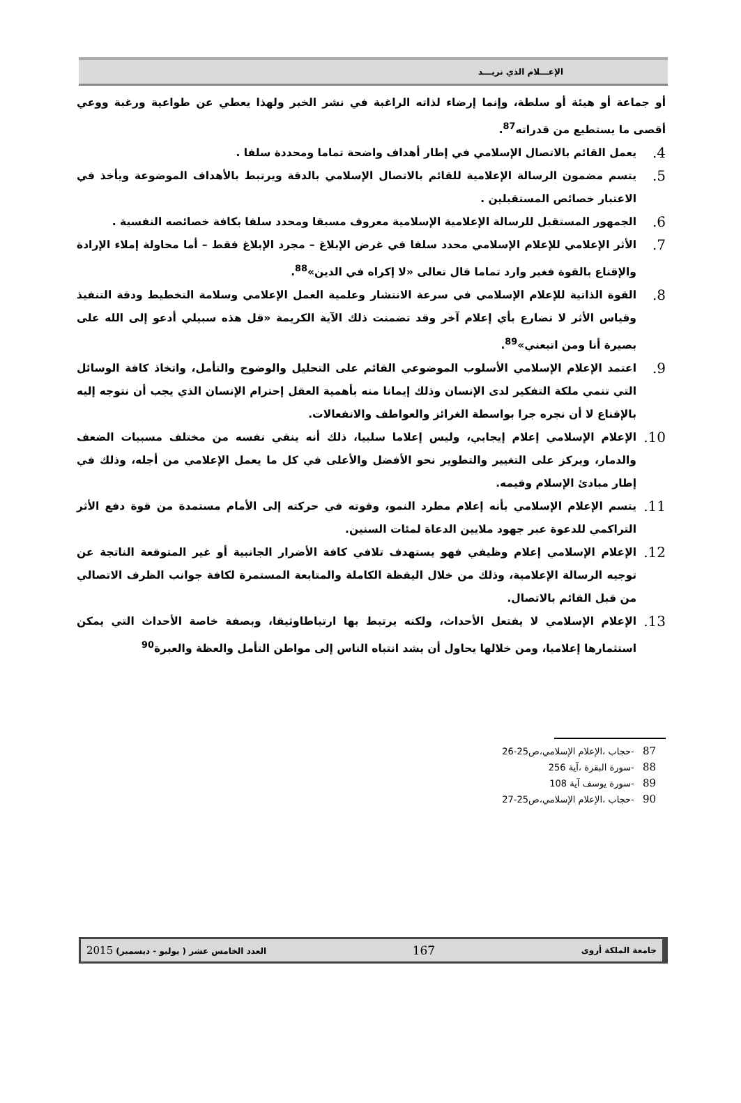الإعـــلام الذي نريـــد
أو جماعة أو هيئة أو سلطة، وإنما إرضاء لذاته الراغبة في نشر الخبر ولهذا يعطي عن طواعية ورغبة ووعي أقصى ما يستطيع من قدراته<sup>87</sup>.
4.
يعمل القائم بالاتصال الإسلامي في إطار أهداف واضحة تماما ومحددة سلفا .
5.
يتسم مضمون الرسالة الإعلامية للقائم بالاتصال الإسلامي بالدقة ويرتبط بالأهداف الموضوعة ويأخذ في الاعتبار خصائص المستقبلين .
6.
الجمهور المستقبل للرسالة الإعلامية الإسلامية معروف مسبقا ومحدد سلفا بكافة خصائصه النفسية .
7.
الأثر الإعلامي للإعلام الإسلامي محدد سلفا في غرض الإبلاغ – مجرد الإبلاغ فقط – أما محاولة إملاء الإرادة والإقناع بالقوة فغير وارد تماما قال تعالى «لا إكراه في الدين»<sup>88</sup>.
8.
القوة الذاتية للإعلام الإسلامي في سرعة الانتشار وعلمية العمل الإعلامي وسلامة التخطيط ودقة التنفيذ وقياس الأثر لا تضارع بأي إعلام آخر وقد تضمنت ذلك الآية الكريمة «قل هذه سبيلي أدعو إلى الله على بصيرة أنا ومن اتبعني»<sup>89</sup>.
9.
اعتمد الإعلام الإسلامي الأسلوب الموضوعي القائم على التحليل والوضوح والتأمل، واتخاذ كافة الوسائل التي تنمي ملكة التفكير لدى الإنسان وذلك إيمانا منه بأهمية العقل إحترام الإنسان الذي يجب أن نتوجه إليه بالإقناع لا أن نجره جرا بواسطة الغرائز والعواطف والانفعالات.
10.
الإعلام الإسلامي إعلام إيجابي، وليس إعلاما سلبيا، ذلك أنه ينقي نفسه من مختلف مسببات الضعف والدمار، ويركز على التغيير والتطوير نحو الأفضل والأعلى في كل ما يعمل الإعلامي من أجله، وذلك في إطار مبادئ الإسلام وقيمه.
11.
يتسم الإعلام الإسلامي بأنه إعلام مطرد النمو، وقوته في حركته إلى الأمام مستمدة من قوة دفع الأثر التراكمي للدعوة عبر جهود ملايين الدعاة لمئات السنين.
12.
الإعلام الإسلامي إعلام وظيفي فهو يستهدف تلافي كافة الأضرار الجانبية أو غير المتوقعة الناتجة عن توجيه الرسالة الإعلامية، وذلك من خلال اليقظة الكاملة والمتابعة المستمرة لكافة جوانب الظرف الاتصالي من قبل القائم بالاتصال.
13.
الإعلام الإسلامي لا يفتعل الأحداث، ولكنه يرتبط بها ارتباطاوثيقا، وبصفة خاصة الأحداث التي يمكن استثمارها إعلاميا، ومن خلالها يحاول أن يشد انتباه الناس إلى مواطن التأمل والعظة والعبرة<sup>90</sup>
87 -حجاب ،الإعلام الإسلامي،ص25-26
88 -سورة البقرة ،آية 256
89 -سورة يوسف آية 108
90 -حجاب ،الإعلام الإسلامي،ص25-27
جامعة الملكة أروى 167 العدد الخامس عشر ( يوليو - ديسمبر) 2015